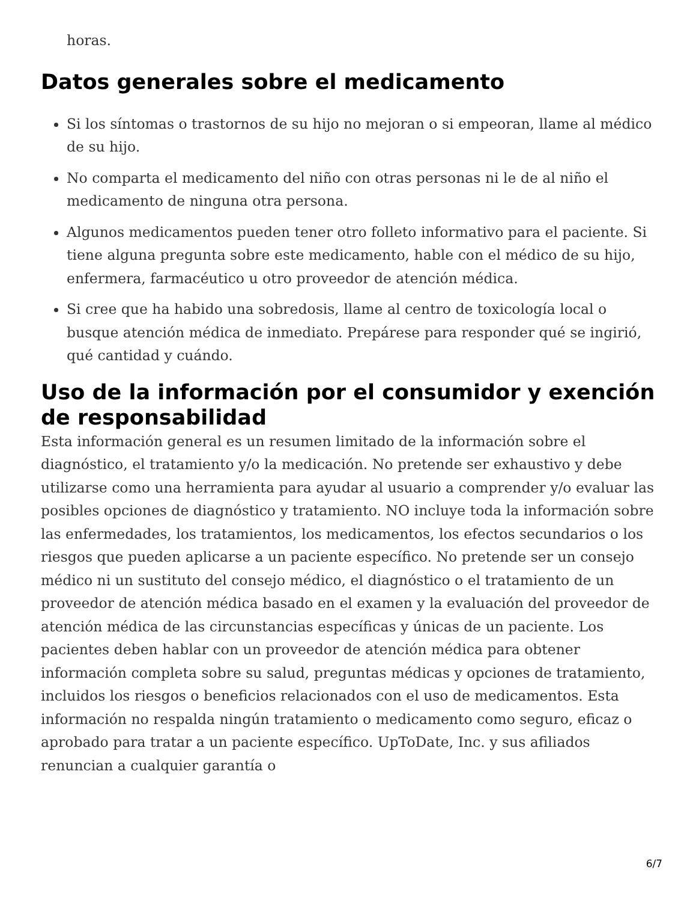horas.
Datos generales sobre el medicamento
Si los síntomas o trastornos de su hijo no mejoran o si empeoran, llame al médico de su hijo.
No comparta el medicamento del niño con otras personas ni le de al niño el medicamento de ninguna otra persona.
Algunos medicamentos pueden tener otro folleto informativo para el paciente. Si tiene alguna pregunta sobre este medicamento, hable con el médico de su hijo, enfermera, farmacéutico u otro proveedor de atención médica.
Si cree que ha habido una sobredosis, llame al centro de toxicología local o busque atención médica de inmediato. Prepárese para responder qué se ingirió, qué cantidad y cuándo.
Uso de la información por el consumidor y exención de responsabilidad
Esta información general es un resumen limitado de la información sobre el diagnóstico, el tratamiento y/o la medicación. No pretende ser exhaustivo y debe utilizarse como una herramienta para ayudar al usuario a comprender y/o evaluar las posibles opciones de diagnóstico y tratamiento. NO incluye toda la información sobre las enfermedades, los tratamientos, los medicamentos, los efectos secundarios o los riesgos que pueden aplicarse a un paciente específico. No pretende ser un consejo médico ni un sustituto del consejo médico, el diagnóstico o el tratamiento de un proveedor de atención médica basado en el examen y la evaluación del proveedor de atención médica de las circunstancias específicas y únicas de un paciente. Los pacientes deben hablar con un proveedor de atención médica para obtener información completa sobre su salud, preguntas médicas y opciones de tratamiento, incluidos los riesgos o beneficios relacionados con el uso de medicamentos. Esta información no respalda ningún tratamiento o medicamento como seguro, eficaz o aprobado para tratar a un paciente específico. UpToDate, Inc. y sus afiliados renuncian a cualquier garantía o
6/7